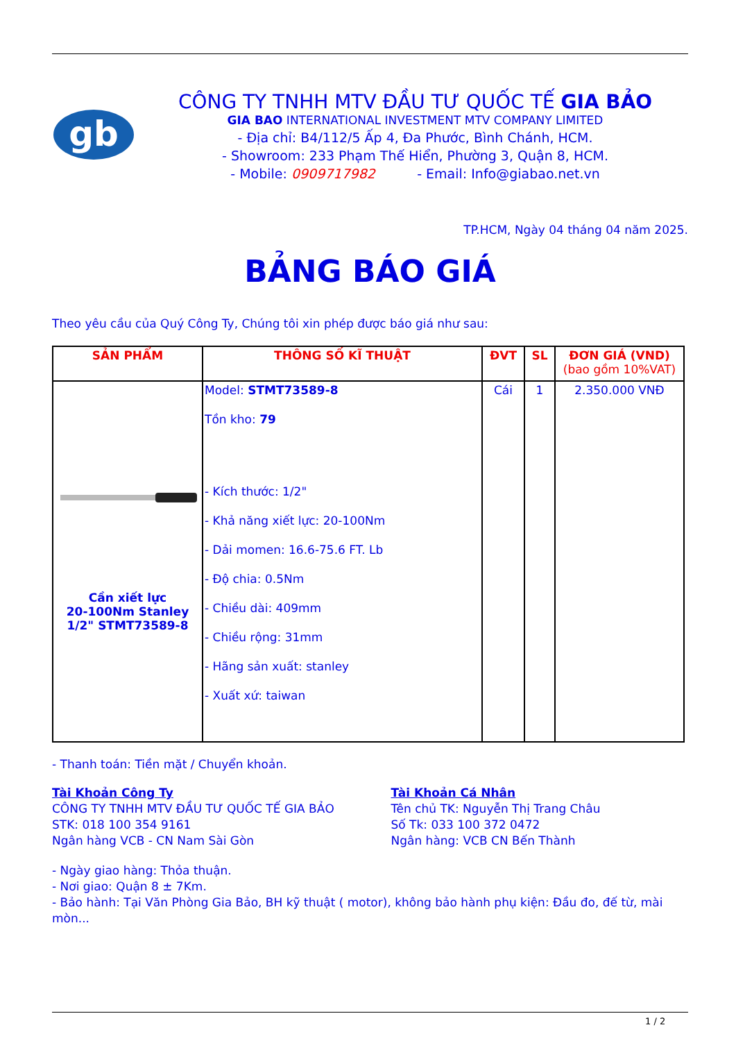gb
CÔNG TY TNHH MTV ĐẦU TƯ QUỐC TẾ GIA BẢO
GIA BAO INTERNATIONAL INVESTMENT MTV COMPANY LIMITED
- Địa chỉ: B4/112/5 Ấp 4, Đa Phước, Bình Chánh, HCM.
- Showroom: 233 Phạm Thế Hiển, Phường 3, Quận 8, HCM.
- Mobile: 0909717982 - Email: Info@giabao.net.vn
TP.HCM, Ngày 04 tháng 04 năm 2025.
BẢNG BÁO GIÁ
Theo yêu cầu của Quý Công Ty, Chúng tôi xin phép được báo giá như sau:
| SẢN PHẨM | THÔNG SỐ KĨ THUẬT | ĐVT | SL | ĐƠN GIÁ (VND) (bao gồm 10%VAT) |
| --- | --- | --- | --- | --- |
| Cần xiết lực 20-100Nm Stanley 1/2" STMT73589-8 | Model: STMT73589-8 Tồn kho: 79 - Kích thước: 1/2" - Khả năng xiết lực: 20-100Nm - Dải momen: 16.6-75.6 FT. Lb - Độ chia: 0.5Nm - Chiều dài: 409mm - Chiều rộng: 31mm - Hãng sản xuất: stanley - Xuất xứ: taiwan | Cái | 1 | 2.350.000 VNĐ |
- Thanh toán: Tiền mặt / Chuyển khoản.
Tài Khoản Công Ty
CÔNG TY TNHH MTV ĐẦU TƯ QUỐC TẾ GIA BẢO
STK: 018 100 354 9161
Ngân hàng VCB - CN Nam Sài Gòn
Tài Khoản Cá Nhân
Tên chủ TK: Nguyễn Thị Trang Châu
Số Tk: 033 100 372 0472
Ngân hàng: VCB CN Bến Thành
- Ngày giao hàng: Thỏa thuận.
- Nơi giao: Quận 8 ± 7Km.
- Bảo hành: Tại Văn Phòng Gia Bảo, BH kỹ thuật ( motor), không bảo hành phụ kiện: Đầu đo, đế từ, mài mòn...
1 / 2